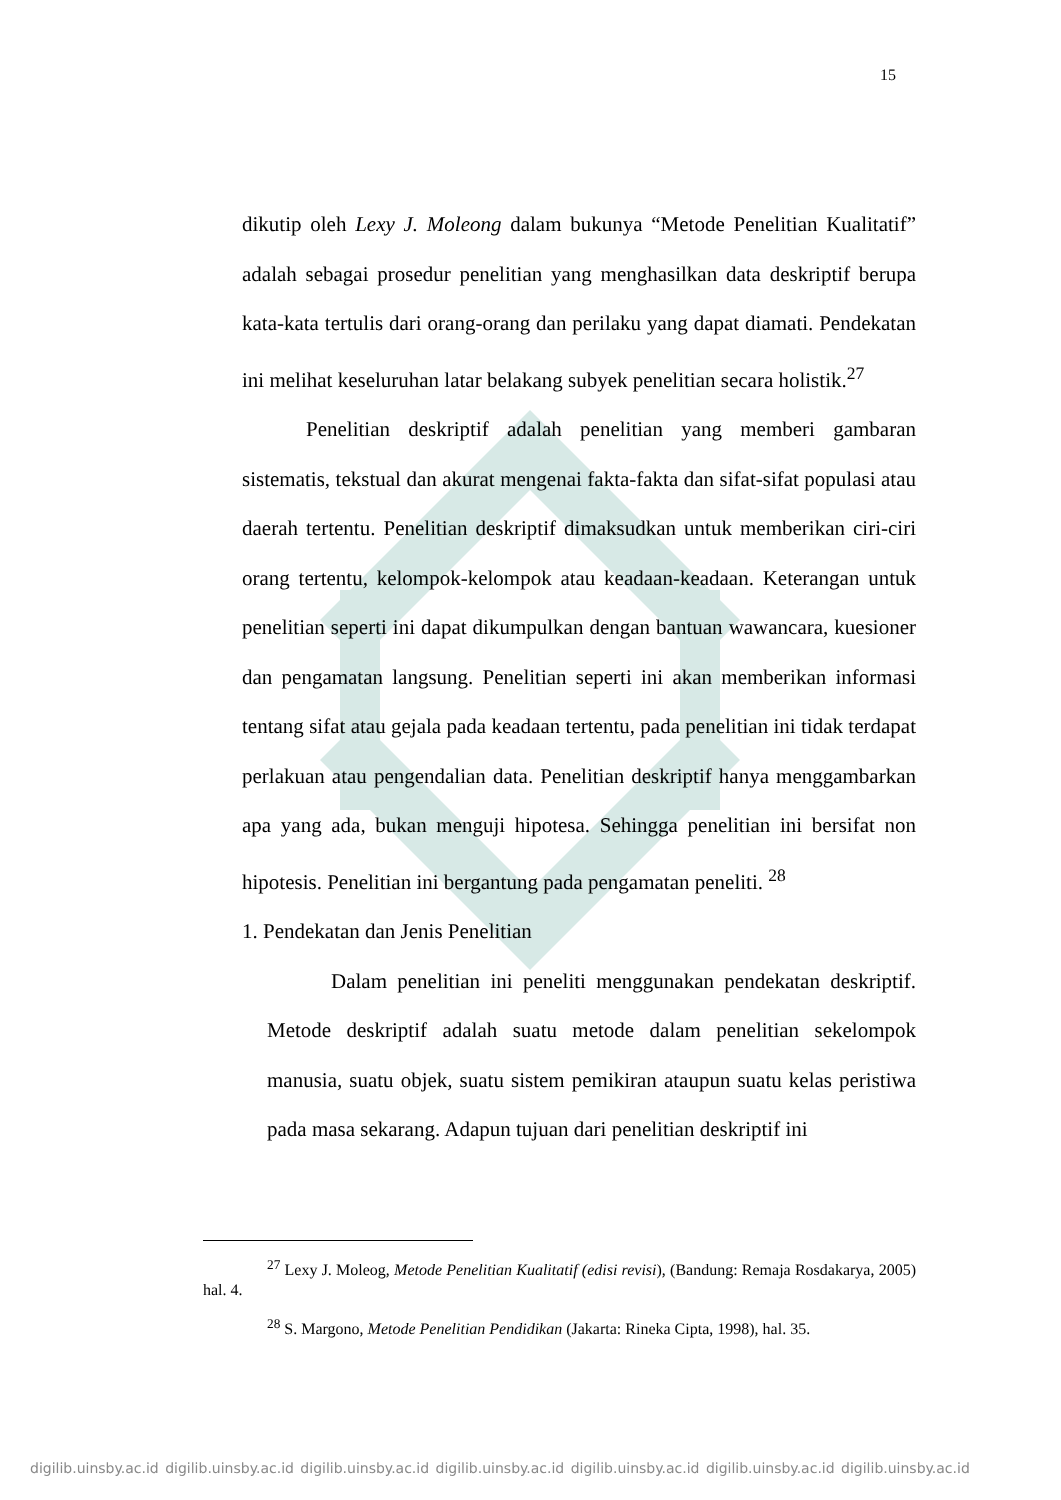15
dikutip oleh Lexy J. Moleong dalam bukunya “Metode Penelitian Kualitatif” adalah sebagai prosedur penelitian yang menghasilkan data deskriptif berupa kata-kata tertulis dari orang-orang dan perilaku yang dapat diamati. Pendekatan ini melihat keseluruhan latar belakang subyek penelitian secara holistik.<sup>27</sup>
Penelitian deskriptif adalah penelitian yang memberi gambaran sistematis, tekstual dan akurat mengenai fakta-fakta dan sifat-sifat populasi atau daerah tertentu. Penelitian deskriptif dimaksudkan untuk memberikan ciri-ciri orang tertentu, kelompok-kelompok atau keadaan-keadaan. Keterangan untuk penelitian seperti ini dapat dikumpulkan dengan bantuan wawancara, kuesioner dan pengamatan langsung. Penelitian seperti ini akan memberikan informasi tentang sifat atau gejala pada keadaan tertentu, pada penelitian ini tidak terdapat perlakuan atau pengendalian data. Penelitian deskriptif hanya menggambarkan apa yang ada, bukan menguji hipotesa. Sehingga penelitian ini bersifat non hipotesis. Penelitian ini bergantung pada pengamatan peneliti. <sup>28</sup>
1. Pendekatan dan Jenis Penelitian
Dalam penelitian ini peneliti menggunakan pendekatan deskriptif. Metode deskriptif adalah suatu metode dalam penelitian sekelompok manusia, suatu objek, suatu sistem pemikiran ataupun suatu kelas peristiwa pada masa sekarang. Adapun tujuan dari penelitian deskriptif ini
<sup>27</sup> Lexy J. Moleog, Metode Penelitian Kualitatif (edisi revisi), (Bandung: Remaja Rosdakarya, 2005) hal. 4.
<sup>28</sup> S. Margono, Metode Penelitian Pendidikan (Jakarta: Rineka Cipta, 1998), hal. 35.
digilib.uinsby.ac.id digilib.uinsby.ac.id digilib.uinsby.ac.id digilib.uinsby.ac.id digilib.uinsby.ac.id digilib.uinsby.ac.id digilib.uinsby.ac.id